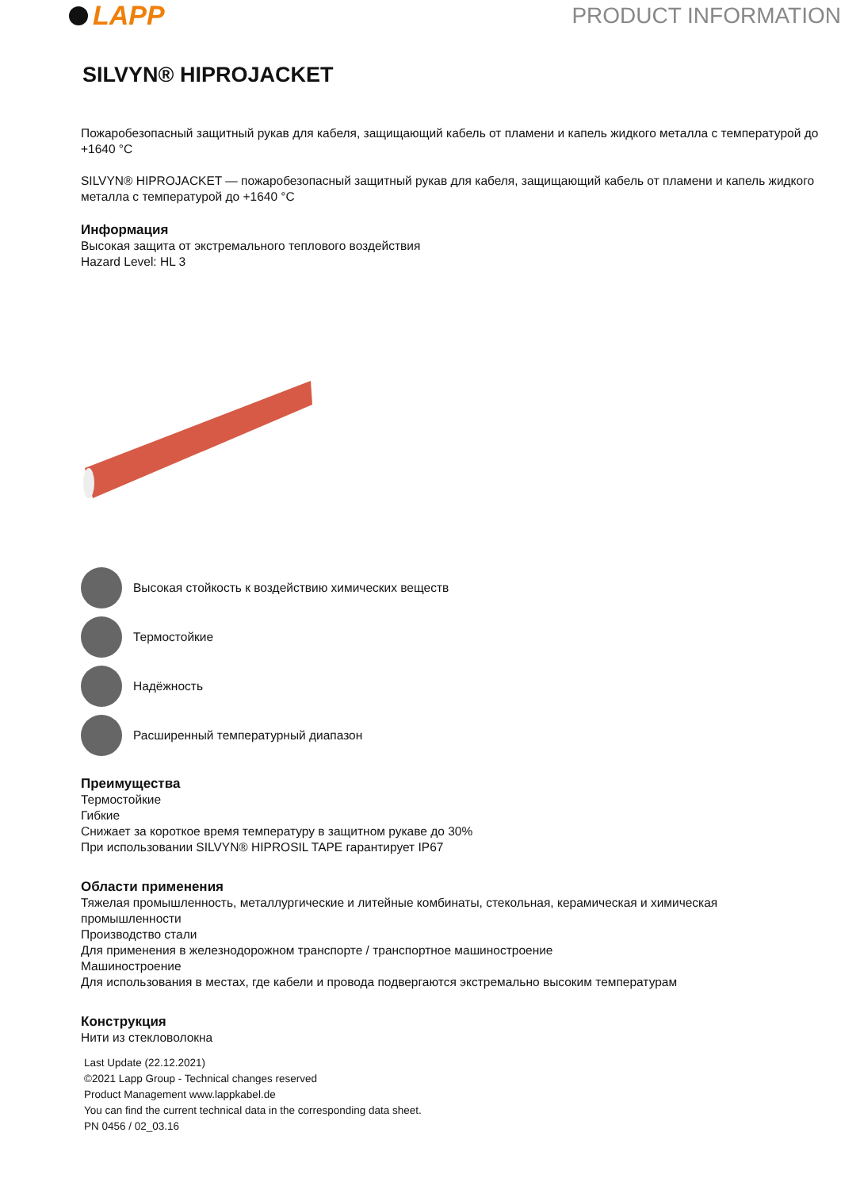LAPP
PRODUCT INFORMATION
SILVYN® HIPROJACKET
Пожаробезопасный защитный рукав для кабеля, защищающий кабель от пламени и капель жидкого металла с температурой до +1640 °C
SILVYN® HIPROJACKET — пожаробезопасный защитный рукав для кабеля, защищающий кабель от пламени и капель жидкого металла с температурой до +1640 °C
Информация
Высокая защита от экстремального теплового воздействия
Hazard Level: HL 3
Высокая стойкость к воздействию химических веществ
Термостойкие
Надёжность
Расширенный температурный диапазон
Преимущества
Термостойкие
Гибкие
Снижает за короткое время температуру в защитном рукаве до 30%
При использовании SILVYN® HIPROSIL TAPE гарантирует IP67
Области применения
Тяжелая промышленность, металлургические и литейные комбинаты, стекольная, керамическая и химическая промышленности
Производство стали
Для применения в железнодорожном транспорте / транспортное машиностроение
Машиностроение
Для использования в местах, где кабели и провода подвергаются экстремально высоким температурам
Конструкция
Нити из стекловолокна
Last Update (22.12.2021)
©2021 Lapp Group - Technical changes reserved
Product Management www.lappkabel.de
You can find the current technical data in the corresponding data sheet.
PN 0456 / 02_03.16